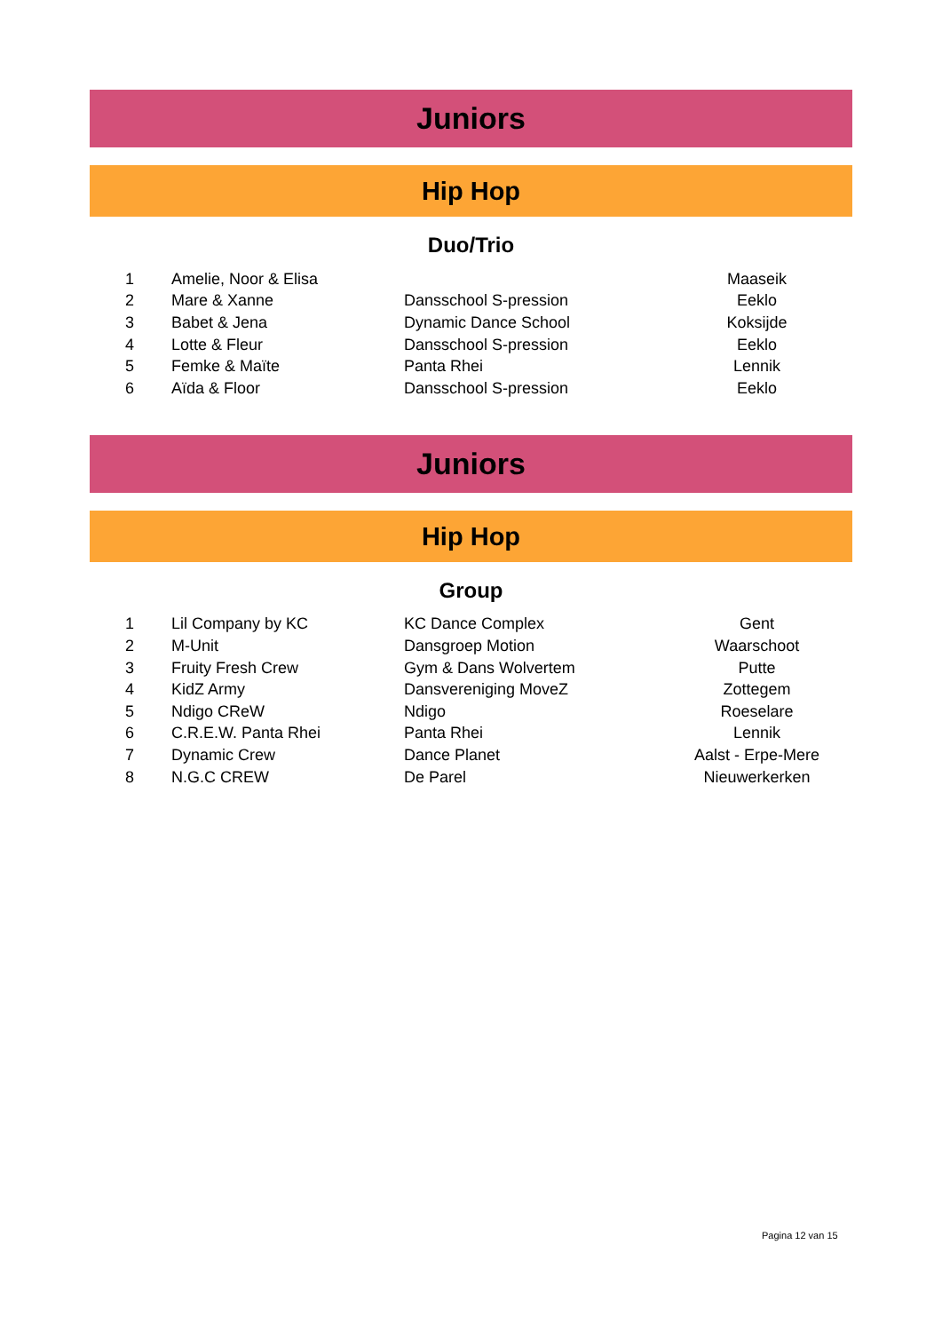Juniors
Hip Hop
Duo/Trio
| 1 | Amelie, Noor & Elisa | | Maaseik |
| 2 | Mare & Xanne | Dansschool S-pression | Eeklo |
| 3 | Babet & Jena | Dynamic Dance School | Koksijde |
| 4 | Lotte & Fleur | Dansschool S-pression | Eeklo |
| 5 | Femke & Maïte | Panta Rhei | Lennik |
| 6 | Aïda & Floor | Dansschool S-pression | Eeklo |
Juniors
Hip Hop
Group
| 1 | Lil Company by KC | KC Dance Complex | Gent |
| 2 | M-Unit | Dansgroep Motion | Waarschoot |
| 3 | Fruity Fresh Crew | Gym & Dans Wolvertem | Putte |
| 4 | KidZ Army | Dansvereniging MoveZ | Zottegem |
| 5 | Ndigo CReW | Ndigo | Roeselare |
| 6 | C.R.E.W. Panta Rhei | Panta Rhei | Lennik |
| 7 | Dynamic Crew | Dance Planet | Aalst - Erpe-Mere |
| 8 | N.G.C CREW | De Parel | Nieuwerkerken |
Pagina 12 van 15